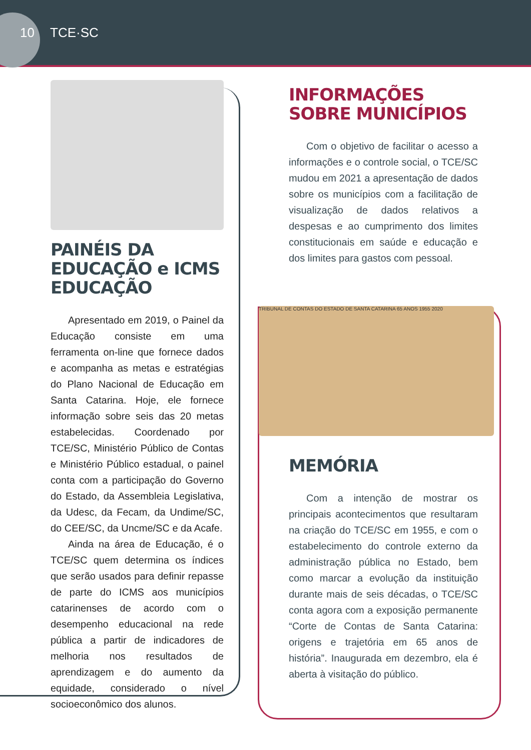10 TCE·SC
PAINÉIS DA EDUCAÇÃO e ICMS EDUCAÇÃO
Apresentado em 2019, o Painel da Educação consiste em uma ferramenta on-line que fornece dados e acompanha as metas e estratégias do Plano Nacional de Educação em Santa Catarina. Hoje, ele fornece informação sobre seis das 20 metas estabelecidas. Coordenado por TCE/SC, Ministério Público de Contas e Ministério Público estadual, o painel conta com a participação do Governo do Estado, da Assembleia Legislativa, da Udesc, da Fecam, da Undime/SC, do CEE/SC, da Uncme/SC e da Acafe.
Ainda na área de Educação, é o TCE/SC quem determina os índices que serão usados para definir repasse de parte do ICMS aos municípios catarinenses de acordo com o desempenho educacional na rede pública a partir de indicadores de melhoria nos resultados de aprendizagem e do aumento da equidade, considerado o nível socioeconômico dos alunos.
INFORMAÇÕES SOBRE MUNICÍPIOS
Com o objetivo de facilitar o acesso a informações e o controle social, o TCE/SC mudou em 2021 a apresentação de dados sobre os municípios com a facilitação de visualização de dados relativos a despesas e ao cumprimento dos limites constitucionais em saúde e educação e dos limites para gastos com pessoal.
TRIBUNAL DE CONTAS DO ESTADO DE SANTA CATARINA 65 ANOS 1955 2020
MEMÓRIA
Com a intenção de mostrar os principais acontecimentos que resultaram na criação do TCE/SC em 1955, e com o estabelecimento do controle externo da administração pública no Estado, bem como marcar a evolução da instituição durante mais de seis décadas, o TCE/SC conta agora com a exposição permanente “Corte de Contas de Santa Catarina: origens e trajetória em 65 anos de história”. Inaugurada em dezembro, ela é aberta à visitação do público.